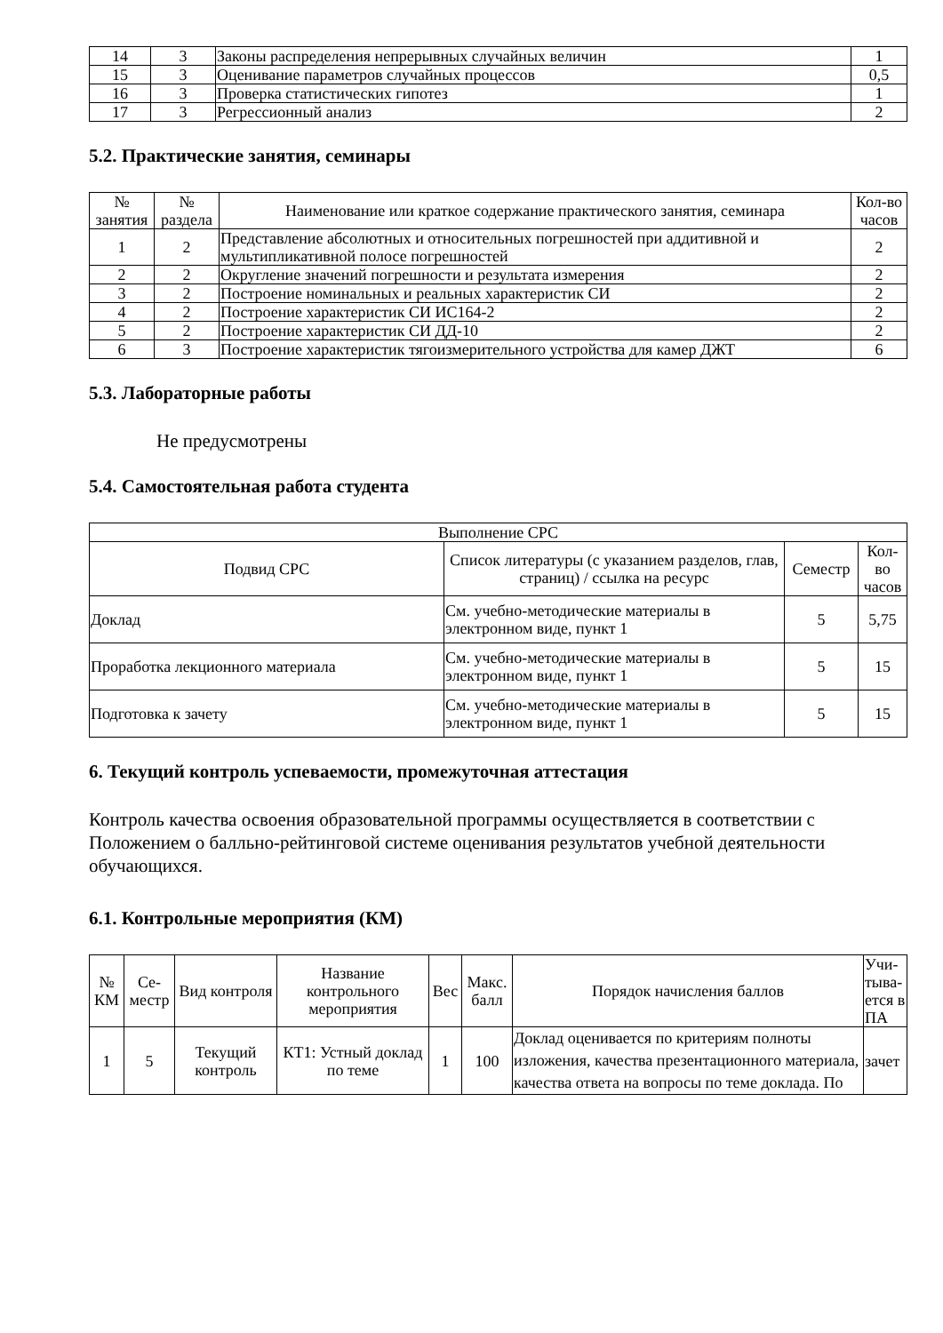| 14 | 3 | Законы распределения непрерывных случайных величин | 1 |
| 15 | 3 | Оценивание параметров случайных процессов | 0,5 |
| 16 | 3 | Проверка статистических гипотез | 1 |
| 17 | 3 | Регрессионный анализ | 2 |
5.2. Практические занятия, семинары
| № занятия | № раздела | Наименование или краткое содержание практического занятия, семинара | Кол-во часов |
| --- | --- | --- | --- |
| 1 | 2 | Представление абсолютных и относительных погрешностей при аддитивной и мультипликативной полосе погрешностей | 2 |
| 2 | 2 | Округление значений погрешности и результата измерения | 2 |
| 3 | 2 | Построение номинальных и реальных характеристик СИ | 2 |
| 4 | 2 | Построение характеристик СИ ИС164-2 | 2 |
| 5 | 2 | Построение характеристик СИ ДД-10 | 2 |
| 6 | 3 | Построение характеристик тягоизмерительного устройства для камер ДЖТ | 6 |
5.3. Лабораторные работы
Не предусмотрены
5.4. Самостоятельная работа студента
| Выполнение СРС | | | |
| --- | --- | --- | --- |
| Подвид СРС | Список литературы (с указанием разделов, глав, страниц) / ссылка на ресурс | Семестр | Кол-во часов |
| Доклад | См. учебно-методические материалы в электронном виде, пункт 1 | 5 | 5,75 |
| Проработка лекционного материала | См. учебно-методические материалы в электронном виде, пункт 1 | 5 | 15 |
| Подготовка к зачету | См. учебно-методические материалы в электронном виде, пункт 1 | 5 | 15 |
6. Текущий контроль успеваемости, промежуточная аттестация
Контроль качества освоения образовательной программы осуществляется в соответствии с Положением о балльно-рейтинговой системе оценивания результатов учебной деятельности обучающихся.
6.1. Контрольные мероприятия (КМ)
| № КМ | Се-местр | Вид контроля | Название контрольного мероприятия | Вес | Макс. балл | Порядок начисления баллов | Учи-тыва-ется в ПА |
| --- | --- | --- | --- | --- | --- | --- | --- |
| 1 | 5 | Текущий контроль | КТ1: Устный доклад по теме | 1 | 100 | Доклад оценивается по критериям полноты изложения, качества презентационного материала, качества ответа на вопросы по теме доклада. По | зачет |